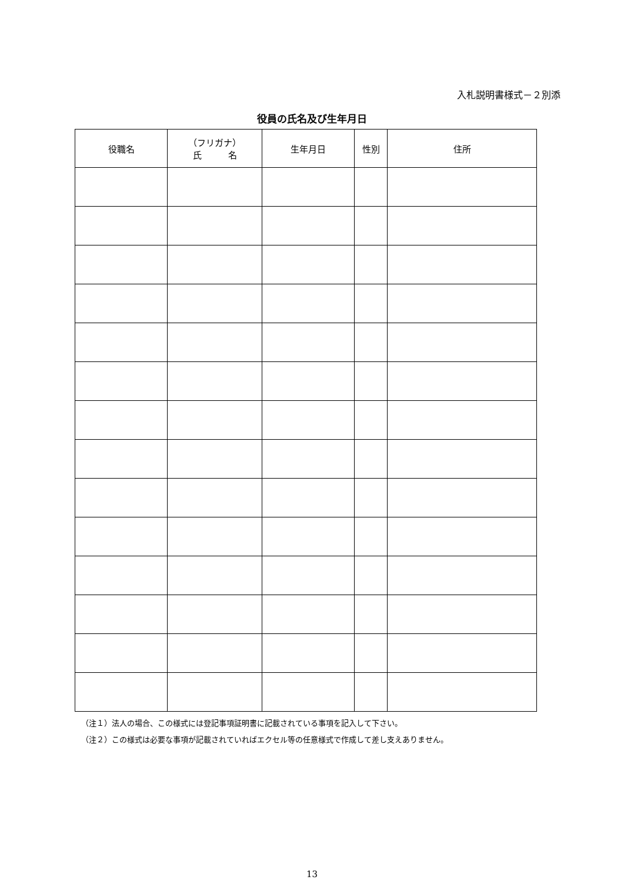入札説明書様式－２別添
役員の氏名及び生年月日
| 役職名 | （フリガナ） 氏 名 | 生年月日 | 性別 | 住所 |
| --- | --- | --- | --- | --- |
（注１）法人の場合、この様式には登記事項証明書に記載されている事項を記入して下さい。
（注２）この様式は必要な事項が記載されていればエクセル等の任意様式で作成して差し支えありません。
13